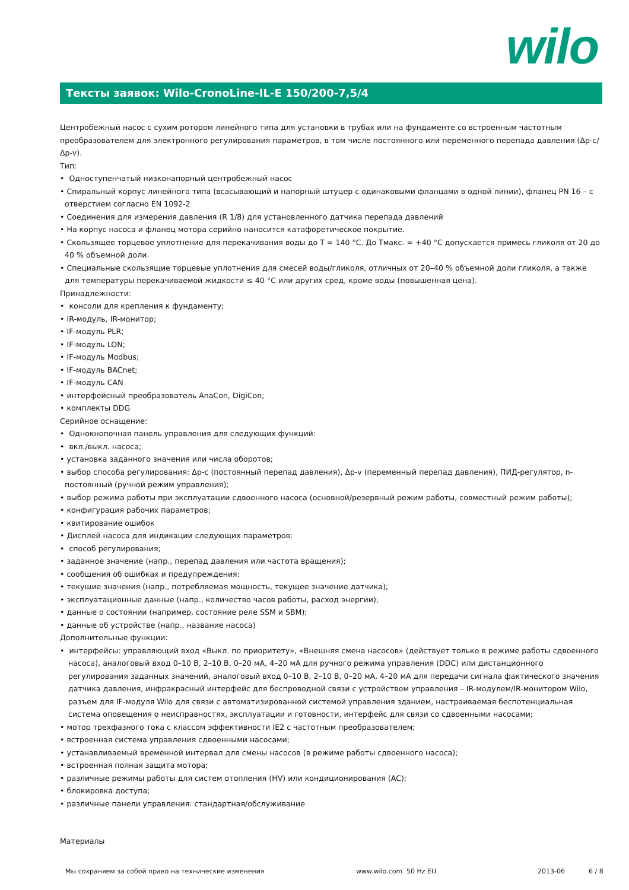wilo
Тексты заявок: Wilo-CronoLine-IL-E 150/200-7,5/4
Центробежный насос с сухим ротором линейного типа для установки в трубах или на фундаменте со встроенным частотным преобразователем для электронного регулирования параметров, в том числе постоянного или переменного перепада давления (Δp-c/Δp-v).
Тип:
• Одноступенчатый низконапорный центробежный насос
• Спиральный корпус линейного типа (всасывающий и напорный штуцер с одинаковыми фланцами в одной линии), фланец PN 16 – с отверстием согласно EN 1092-2
• Соединения для измерения давления (R 1/8) для установленного датчика перепада давлений
• На корпус насоса и фланец мотора серийно наносится катафоретическое покрытие.
• Скользящее торцевое уплотнение для перекачивания воды до T = 140 °C. До Tмакс. = +40 °C допускается примесь гликоля от 20 до 40 % объемной доли.
• Специальные скользящие торцевые уплотнения для смесей воды/гликоля, отличных от 20–40 % объемной доли гликоля, а также для температуры перекачиваемой жидкости ≤ 40 °C или других сред, кроме воды (повышенная цена).
Принадлежности:
• консоли для крепления к фундаменту;
• IR-модуль, IR-монитор;
• IF-модуль PLR;
• IF-модуль LON;
• IF-модуль Modbus;
• IF-модуль BACnet;
• IF-модуль CAN
• интерфейсный преобразователь AnaCon, DigiCon;
• комплекты DDG
Серийное оснащение:
• Однокнопочная панель управления для следующих функций:
• вкл./выкл. насоса;
• установка заданного значения или числа оборотов;
• выбор способа регулирования: Δp-c (постоянный перепад давления), Δp-v (переменный перепад давления), ПИД-регулятор, n-постоянный (ручной режим управления);
• выбор режима работы при эксплуатации сдвоенного насоса (основной/резервный режим работы, совместный режим работы);
• конфигурация рабочих параметров;
• квитирование ошибок
• Дисплей насоса для индикации следующих параметров:
• способ регулирования;
• заданное значение (напр., перепад давления или частота вращения);
• сообщения об ошибках и предупреждения;
• текущие значения (напр., потребляемая мощность, текущее значение датчика);
• эксплуатационные данные (напр., количество часов работы, расход энергии);
• данные о состоянии (например, состояние реле SSM и SBM);
• данные об устройстве (напр., название насоса)
Дополнительные функции:
• интерфейсы: управляющий вход «Выкл. по приоритету», «Внешняя смена насосов» (действует только в режиме работы сдвоенного насоса), аналоговый вход 0–10 В, 2–10 В, 0–20 мА, 4–20 мА для ручного режима управления (DDC) или дистанционного регулирования заданных значений, аналоговый вход 0–10 В, 2–10 В, 0–20 мА, 4–20 мА для передачи сигнала фактического значения датчика давления, инфракрасный интерфейс для беспроводной связи с устройством управления – IR-модулем/IR-монитором Wilo, разъем для IF-модуля Wilo для связи с автоматизированной системой управления зданием, настраиваемая беспотенциальная система оповещения о неисправностях, эксплуатации и готовности, интерфейс для связи со сдвоенными насосами;
• мотор трехфазного тока с классом эффективности IE2 с частотным преобразователем;
• встроенная система управления сдвоенными насосами;
• устанавливаемый временной интервал для смены насосов (в режиме работы сдвоенного насоса);
• встроенная полная защита мотора;
• различные режимы работы для систем отопления (HV) или кондиционирования (AC);
• блокировка доступа;
• различные панели управления: стандартная/обслуживание
Материалы
Мы сохраняем за собой право на технические изменения www.wilo.com 50 Hz EU 2013-06 6 / 8